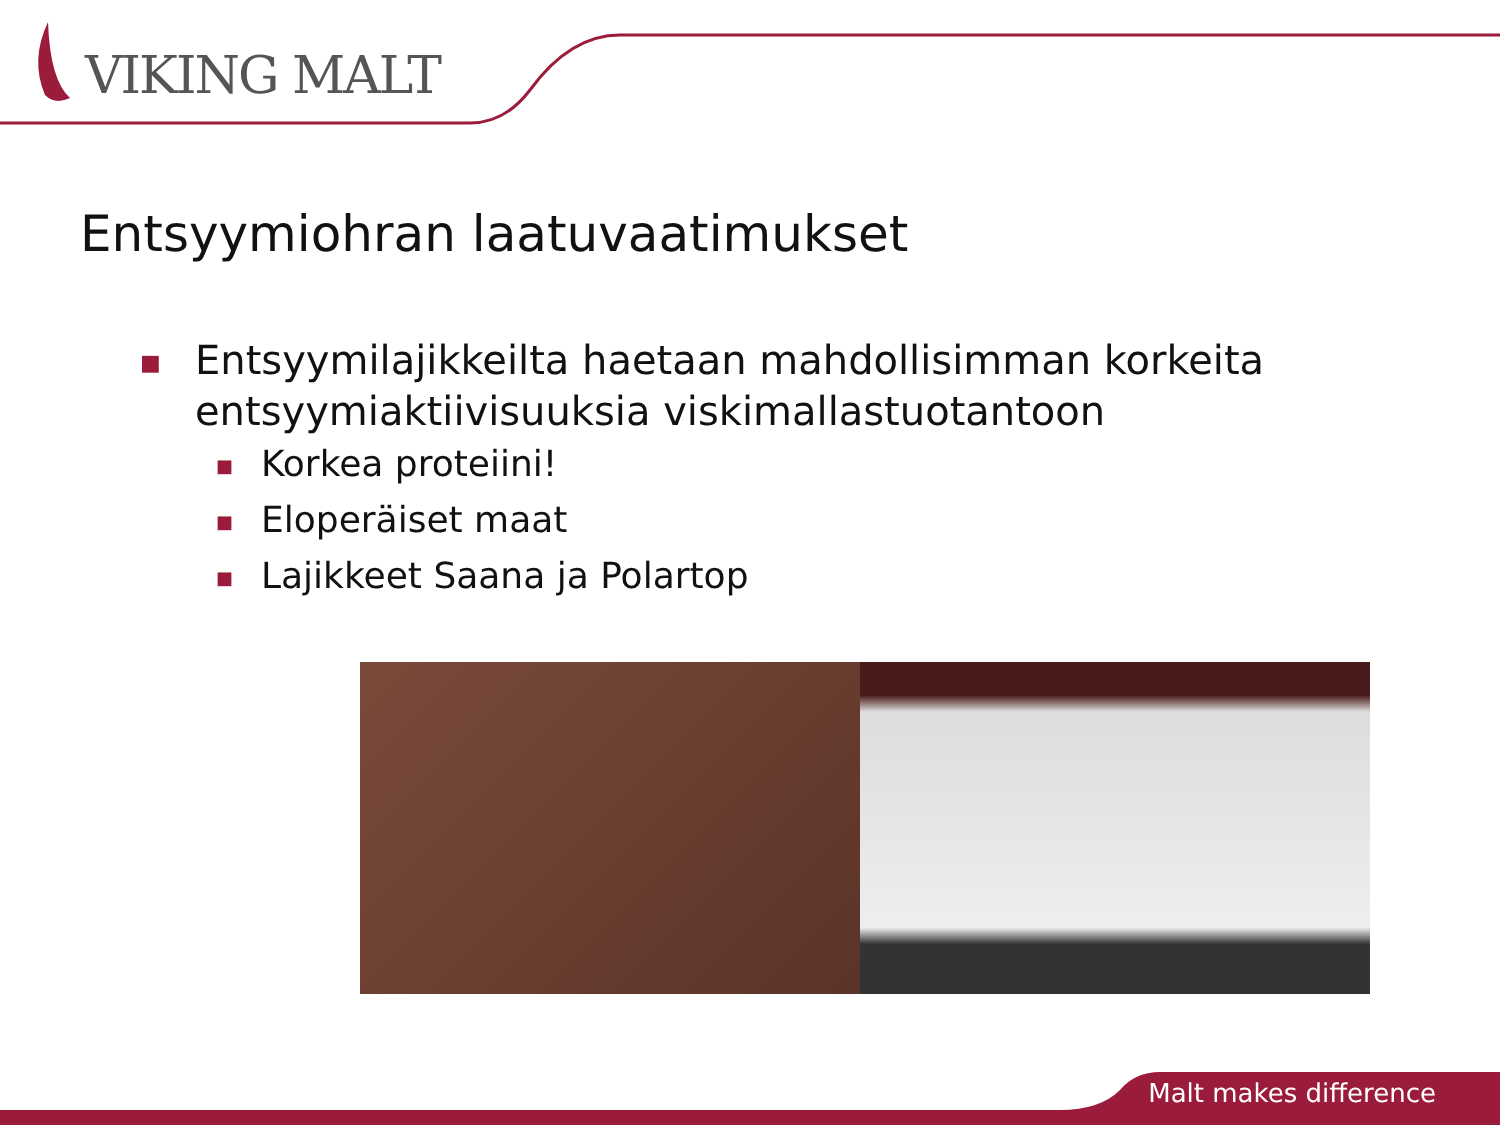VIKING MALT
Entsyymiohran laatuvaatimukset
■ Entsyymilajikkeilta haetaan mahdollisimman korkeita entsyymiaktiivisuuksia viskimallastuotantoon
■ Korkea proteiini!
■ Eloperäiset maat
■ Lajikkeet Saana ja Polartop
Malt makes difference